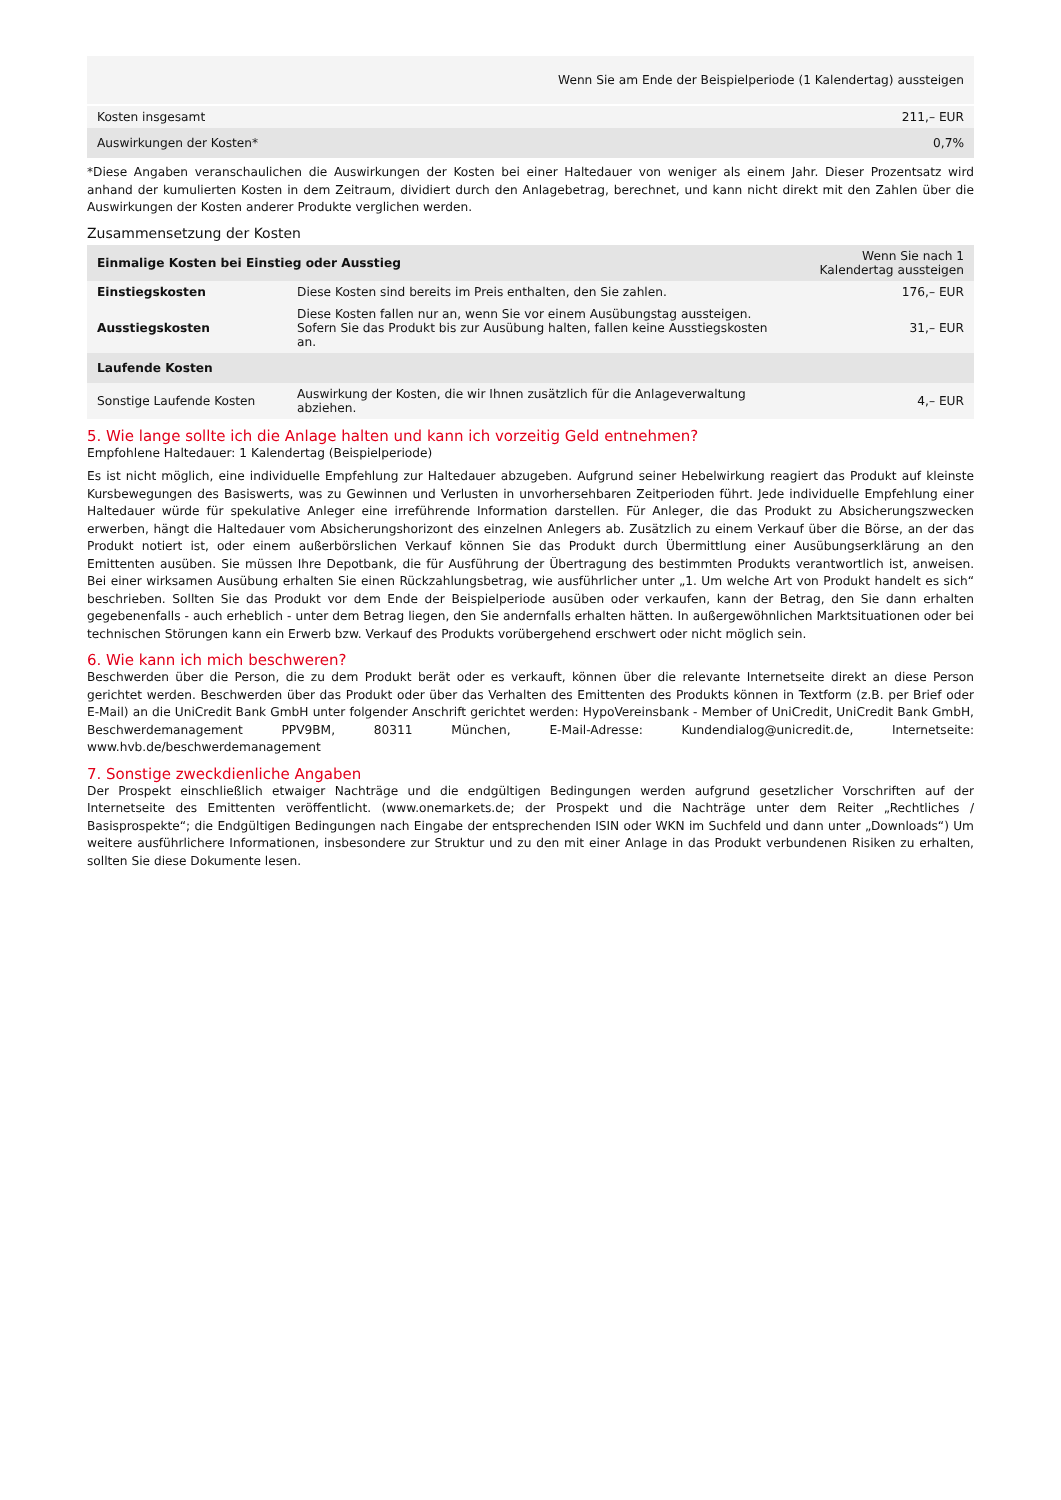| | Wenn Sie am Ende der Beispielperiode (1 Kalendertag) aussteigen |
| --- | --- |
| Kosten insgesamt | 211,– EUR |
| Auswirkungen der Kosten* | 0,7% |
*Diese Angaben veranschaulichen die Auswirkungen der Kosten bei einer Haltedauer von weniger als einem Jahr. Dieser Prozentsatz wird anhand der kumulierten Kosten in dem Zeitraum, dividiert durch den Anlagebetrag, berechnet, und kann nicht direkt mit den Zahlen über die Auswirkungen der Kosten anderer Produkte verglichen werden.
Zusammensetzung der Kosten
| Einmalige Kosten bei Einstieg oder Ausstieg | | Wenn Sie nach 1 Kalendertag aussteigen |
| --- | --- | --- |
| Einstiegskosten | Diese Kosten sind bereits im Preis enthalten, den Sie zahlen. | 176,– EUR |
| Ausstiegskosten | Diese Kosten fallen nur an, wenn Sie vor einem Ausübungstag aussteigen. Sofern Sie das Produkt bis zur Ausübung halten, fallen keine Ausstiegskosten an. | 31,– EUR |
| Laufende Kosten | | |
| Sonstige Laufende Kosten | Auswirkung der Kosten, die wir Ihnen zusätzlich für die Anlageverwaltung abziehen. | 4,– EUR |
5. Wie lange sollte ich die Anlage halten und kann ich vorzeitig Geld entnehmen?
Empfohlene Haltedauer: 1 Kalendertag (Beispielperiode)
Es ist nicht möglich, eine individuelle Empfehlung zur Haltedauer abzugeben. Aufgrund seiner Hebelwirkung reagiert das Produkt auf kleinste Kursbewegungen des Basiswerts, was zu Gewinnen und Verlusten in unvorhersehbaren Zeitperioden führt. Jede individuelle Empfehlung einer Haltedauer würde für spekulative Anleger eine irreführende Information darstellen. Für Anleger, die das Produkt zu Absicherungszwecken erwerben, hängt die Haltedauer vom Absicherungshorizont des einzelnen Anlegers ab. Zusätzlich zu einem Verkauf über die Börse, an der das Produkt notiert ist, oder einem außerbörslichen Verkauf können Sie das Produkt durch Übermittlung einer Ausübungserklärung an den Emittenten ausüben. Sie müssen Ihre Depotbank, die für Ausführung der Übertragung des bestimmten Produkts verantwortlich ist, anweisen. Bei einer wirksamen Ausübung erhalten Sie einen Rückzahlungsbetrag, wie ausführlicher unter „1. Um welche Art von Produkt handelt es sich“ beschrieben. Sollten Sie das Produkt vor dem Ende der Beispielperiode ausüben oder verkaufen, kann der Betrag, den Sie dann erhalten gegebenenfalls - auch erheblich - unter dem Betrag liegen, den Sie andernfalls erhalten hätten. In außergewöhnlichen Marktsituationen oder bei technischen Störungen kann ein Erwerb bzw. Verkauf des Produkts vorübergehend erschwert oder nicht möglich sein.
6. Wie kann ich mich beschweren?
Beschwerden über die Person, die zu dem Produkt berät oder es verkauft, können über die relevante Internetseite direkt an diese Person gerichtet werden. Beschwerden über das Produkt oder über das Verhalten des Emittenten des Produkts können in Textform (z.B. per Brief oder E-Mail) an die UniCredit Bank GmbH unter folgender Anschrift gerichtet werden: HypoVereinsbank - Member of UniCredit, UniCredit Bank GmbH, Beschwerdemanagement PPV9BM, 80311 München, E-Mail-Adresse: Kundendialog@unicredit.de, Internetseite: www.hvb.de/beschwerdemanagement
7. Sonstige zweckdienliche Angaben
Der Prospekt einschließlich etwaiger Nachträge und die endgültigen Bedingungen werden aufgrund gesetzlicher Vorschriften auf der Internetseite des Emittenten veröffentlicht. (www.onemarkets.de; der Prospekt und die Nachträge unter dem Reiter „Rechtliches / Basisprospekte“; die Endgültigen Bedingungen nach Eingabe der entsprechenden ISIN oder WKN im Suchfeld und dann unter „Downloads“) Um weitere ausführlichere Informationen, insbesondere zur Struktur und zu den mit einer Anlage in das Produkt verbundenen Risiken zu erhalten, sollten Sie diese Dokumente lesen.